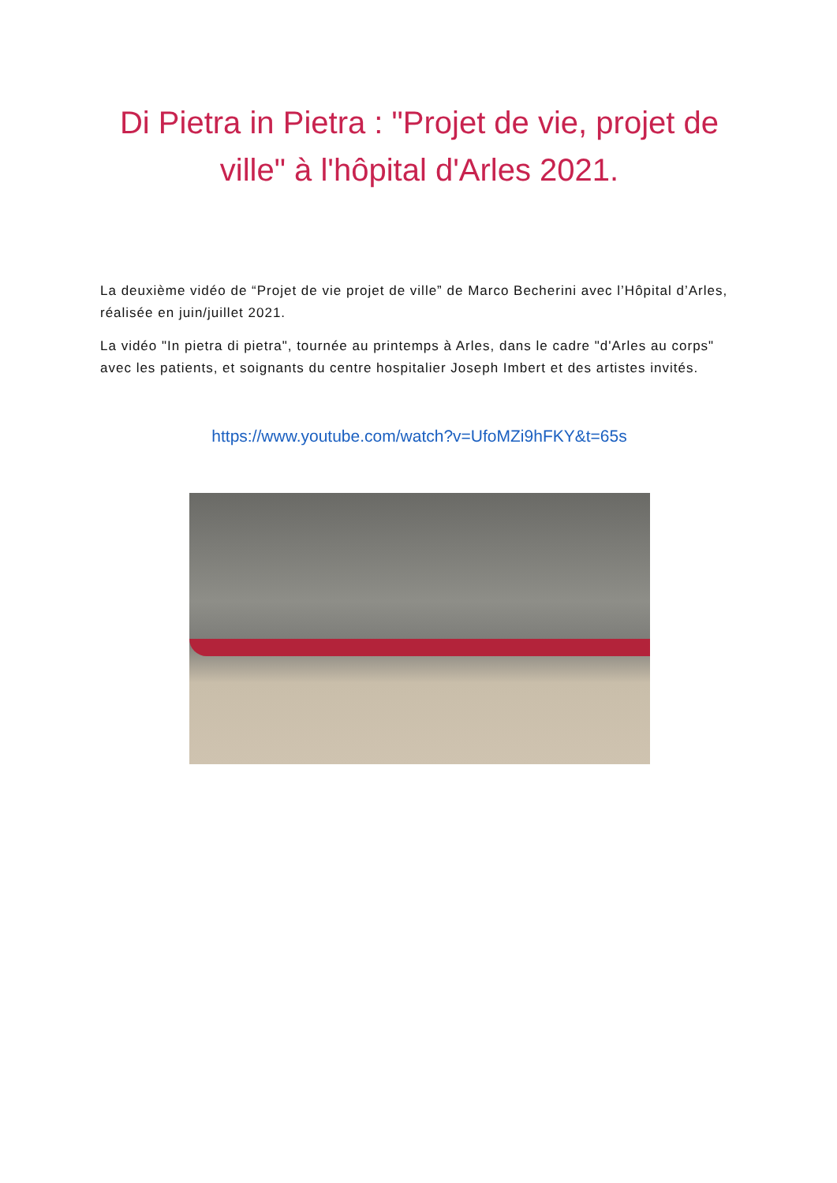Di Pietra in Pietra : "Projet de vie, projet de ville" à l'hôpital d'Arles 2021.
La deuxième vidéo de “Projet de vie projet de ville” de Marco Becherini avec l’Hôpital d’Arles, réalisée en juin/juillet 2021.
La vidéo "In pietra di pietra", tournée au printemps à Arles, dans le cadre "d'Arles au corps" avec les patients, et soignants du centre hospitalier Joseph Imbert et des artistes invités.
https://www.youtube.com/watch?v=UfoMZi9hFKY&t=65s